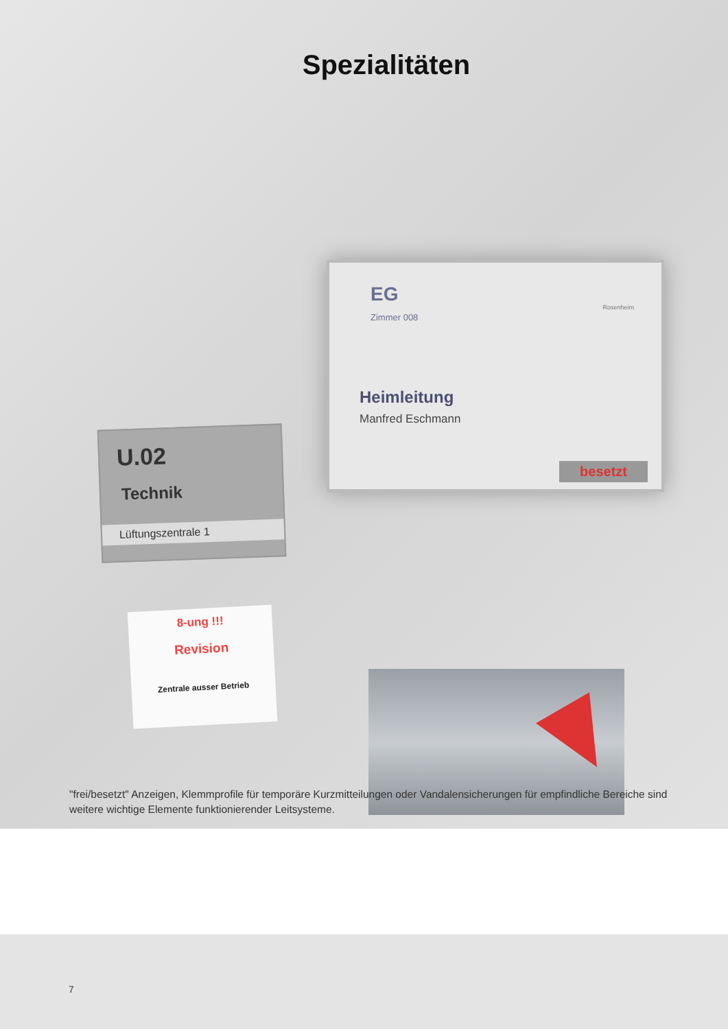Spezialitäten
EG
Zimmer 008
Rosenheim
Heimleitung
Manfred Eschmann
besetzt
U.02
Technik
Lüftungszentrale 1
8-ung !!!
Revision
Zentrale ausser Betrieb
"frei/besetzt" Anzeigen, Klemmprofile für temporäre Kurzmitteilungen oder Vandalensicherungen für empfindliche Bereiche sind weitere wichtige Elemente funktionierender Leitsysteme.
7